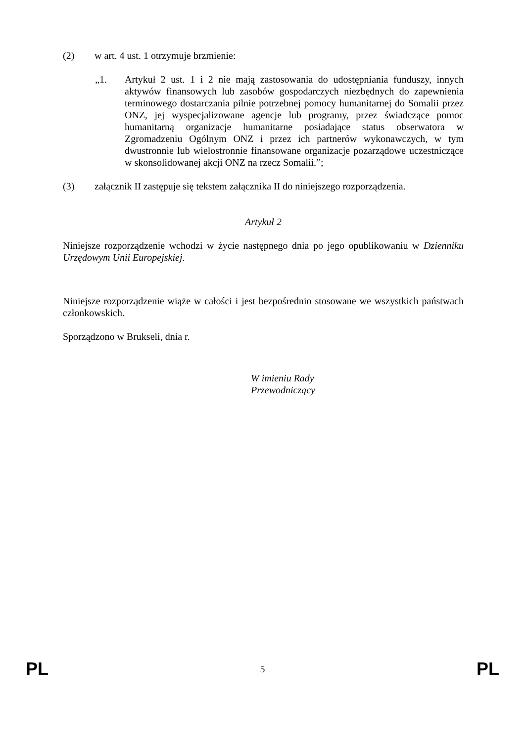(2) w art. 4 ust. 1 otrzymuje brzmienie:
„1. Artykuł 2 ust. 1 i 2 nie mają zastosowania do udostępniania funduszy, innych aktywów finansowych lub zasobów gospodarczych niezbędnych do zapewnienia terminowego dostarczania pilnie potrzebnej pomocy humanitarnej do Somalii przez ONZ, jej wyspecjalizowane agencje lub programy, przez świadczące pomoc humanitarną organizacje humanitarne posiadające status obserwatora w Zgromadzeniu Ogólnym ONZ i przez ich partnerów wykonawczych, w tym dwustronnie lub wielostronnie finansowane organizacje pozarządowe uczestniczące w skonsolidowanej akcji ONZ na rzecz Somalii.”;
(3) załącznik II zastępuje się tekstem załącznika II do niniejszego rozporządzenia.
Artykuł 2
Niniejsze rozporządzenie wchodzi w życie następnego dnia po jego opublikowaniu w Dzienniku Urzędowym Unii Europejskiej.
Niniejsze rozporządzenie wiąże w całości i jest bezpośrednio stosowane we wszystkich państwach członkowskich.
Sporządzono w Brukseli, dnia r.
W imieniu Rady
Przewodniczący
PL 5 PL